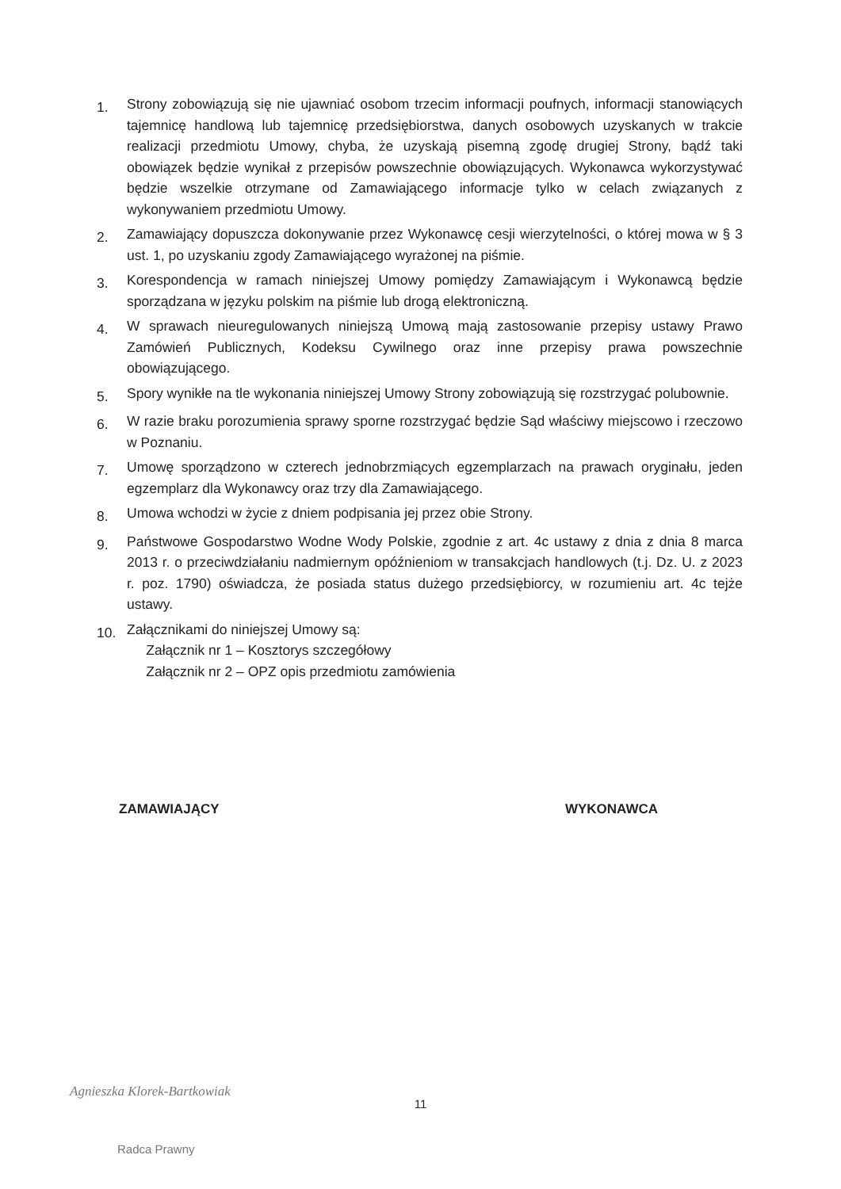1.
Strony zobowiązują się nie ujawniać osobom trzecim informacji poufnych, informacji stanowiących tajemnicę handlową lub tajemnicę przedsiębiorstwa, danych osobowych uzyskanych w trakcie realizacji przedmiotu Umowy, chyba, że uzyskają pisemną zgodę drugiej Strony, bądź taki obowiązek będzie wynikał z przepisów powszechnie obowiązujących. Wykonawca wykorzystywać będzie wszelkie otrzymane od Zamawiającego informacje tylko w celach związanych z wykonywaniem przedmiotu Umowy.
2.
Zamawiający dopuszcza dokonywanie przez Wykonawcę cesji wierzytelności, o której mowa w § 3 ust. 1, po uzyskaniu zgody Zamawiającego wyrażonej na piśmie.
3.
Korespondencja w ramach niniejszej Umowy pomiędzy Zamawiającym i Wykonawcą będzie sporządzana w języku polskim na piśmie lub drogą elektroniczną.
4.
W sprawach nieuregulowanych niniejszą Umową mają zastosowanie przepisy ustawy Prawo Zamówień Publicznych, Kodeksu Cywilnego oraz inne przepisy prawa powszechnie obowiązującego.
5.
Spory wynikłe na tle wykonania niniejszej Umowy Strony zobowiązują się rozstrzygać polubownie.
6.
W razie braku porozumienia sprawy sporne rozstrzygać będzie Sąd właściwy miejscowo i rzeczowo w Poznaniu.
7.
Umowę sporządzono w czterech jednobrzmiących egzemplarzach na prawach oryginału, jeden egzemplarz dla Wykonawcy oraz trzy dla Zamawiającego.
8.
Umowa wchodzi w życie z dniem podpisania jej przez obie Strony.
9.
Państwowe Gospodarstwo Wodne Wody Polskie, zgodnie z art. 4c ustawy z dnia z dnia 8 marca 2013 r. o przeciwdziałaniu nadmiernym opóźnieniom w transakcjach handlowych (t.j. Dz. U. z 2023 r. poz. 1790) oświadcza, że posiada status dużego przedsiębiorcy, w rozumieniu art. 4c tejże ustawy.
10.
Załącznikami do niniejszej Umowy są:
Załącznik nr 1 – Kosztorys szczegółowy
Załącznik nr 2 – OPZ opis przedmiotu zamówienia
ZAMAWIAJĄCY WYKONAWCA
Agnieszka Klorek-Bartkowiak
Radca Prawny
11